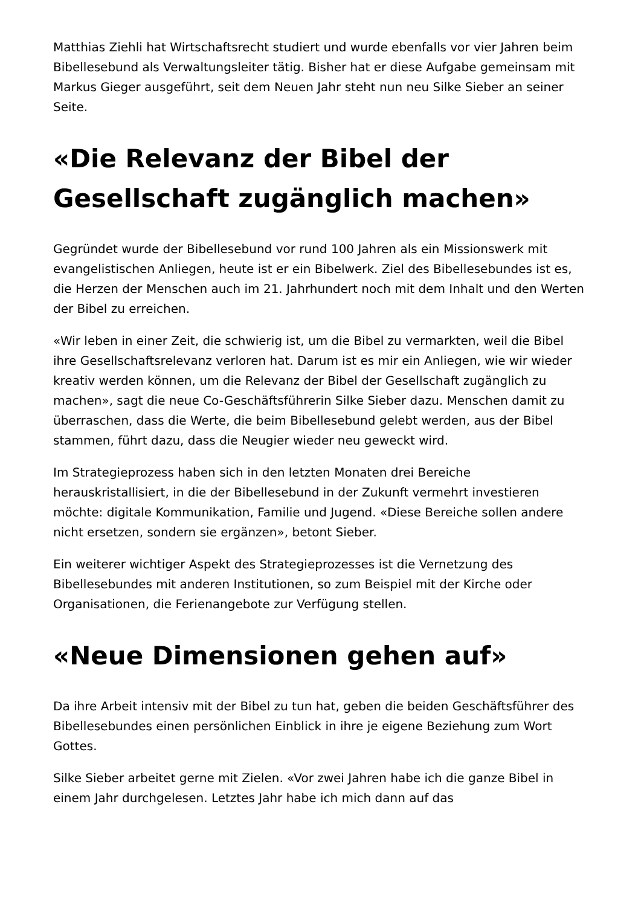Matthias Ziehli hat Wirtschaftsrecht studiert und wurde ebenfalls vor vier Jahren beim Bibellesebund als Verwaltungsleiter tätig. Bisher hat er diese Aufgabe gemeinsam mit Markus Gieger ausgeführt, seit dem Neuen Jahr steht nun neu Silke Sieber an seiner Seite.
«Die Relevanz der Bibel der Gesellschaft zugänglich machen»
Gegründet wurde der Bibellesebund vor rund 100 Jahren als ein Missionswerk mit evangelistischen Anliegen, heute ist er ein Bibelwerk. Ziel des Bibellesebundes ist es, die Herzen der Menschen auch im 21. Jahrhundert noch mit dem Inhalt und den Werten der Bibel zu erreichen.
«Wir leben in einer Zeit, die schwierig ist, um die Bibel zu vermarkten, weil die Bibel ihre Gesellschaftsrelevanz verloren hat. Darum ist es mir ein Anliegen, wie wir wieder kreativ werden können, um die Relevanz der Bibel der Gesellschaft zugänglich zu machen», sagt die neue Co-Geschäftsführerin Silke Sieber dazu. Menschen damit zu überraschen, dass die Werte, die beim Bibellesebund gelebt werden, aus der Bibel stammen, führt dazu, dass die Neugier wieder neu geweckt wird.
Im Strategieprozess haben sich in den letzten Monaten drei Bereiche herauskristallisiert, in die der Bibellesebund in der Zukunft vermehrt investieren möchte: digitale Kommunikation, Familie und Jugend. «Diese Bereiche sollen andere nicht ersetzen, sondern sie ergänzen», betont Sieber.
Ein weiterer wichtiger Aspekt des Strategieprozesses ist die Vernetzung des Bibellesebundes mit anderen Institutionen, so zum Beispiel mit der Kirche oder Organisationen, die Ferienangebote zur Verfügung stellen.
«Neue Dimensionen gehen auf»
Da ihre Arbeit intensiv mit der Bibel zu tun hat, geben die beiden Geschäftsführer des Bibellesebundes einen persönlichen Einblick in ihre je eigene Beziehung zum Wort Gottes.
Silke Sieber arbeitet gerne mit Zielen. «Vor zwei Jahren habe ich die ganze Bibel in einem Jahr durchgelesen. Letztes Jahr habe ich mich dann auf das